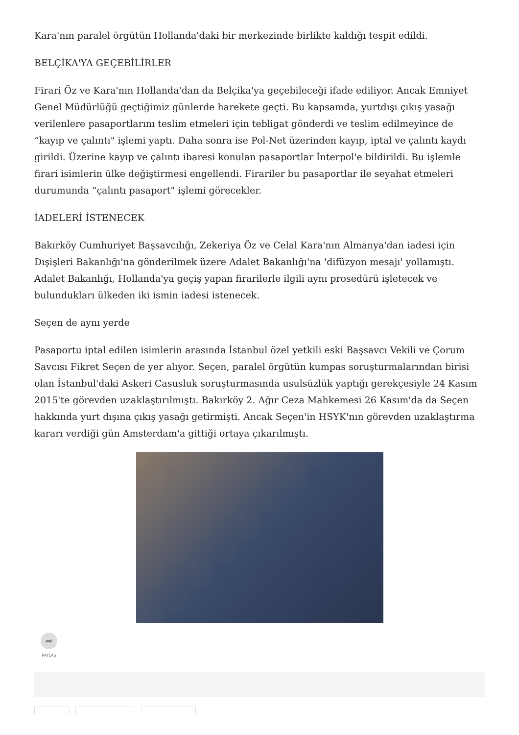Kara'nın paralel örgütün Hollanda'daki bir merkezinde birlikte kaldığı tespit edildi.
BELÇİKA'YA GEÇEBİLİRLER
Firari Öz ve Kara'nın Hollanda'dan da Belçika'ya geçebileceği ifade ediliyor. Ancak Emniyet Genel Müdürlüğü geçtiğimiz günlerde harekete geçti. Bu kapsamda, yurtdışı çıkış yasağı verilenlere pasaportlarını teslim etmeleri için tebligat gönderdi ve teslim edilmeyince de “kayıp ve çalıntı" işlemi yaptı. Daha sonra ise Pol-Net üzerinden kayıp, iptal ve çalıntı kaydı girildi. Üzerine kayıp ve çalıntı ibaresi konulan pasaportlar İnterpol'e bildirildi. Bu işlemle firari isimlerin ülke değiştirmesi engellendi. Firariler bu pasaportlar ile seyahat etmeleri durumunda “çalıntı pasaport" işlemi görecekler.
İADELERİ İSTENECEK
Bakırköy Cumhuriyet Başsavcılığı, Zekeriya Öz ve Celal Kara'nın Almanya'dan iadesi için Dışişleri Bakanlığı'na gönderilmek üzere Adalet Bakanlığı'na 'difüzyon mesajı' yollamıştı. Adalet Bakanlığı, Hollanda'ya geçiş yapan firarilerle ilgili aynı prosedürü işletecek ve bulundukları ülkeden iki ismin iadesi istenecek.
Seçen de aynı yerde
Pasaportu iptal edilen isimlerin arasında İstanbul özel yetkili eski Başsavcı Vekili ve Çorum Savcısı Fikret Seçen de yer alıyor. Seçen, paralel örgütün kumpas soruşturmalarından birisi olan İstanbul'daki Askeri Casusluk soruşturmasında usulsüzlük yaptığı gerekçesiyle 24 Kasım 2015'te görevden uzaklaştırılmıştı. Bakırköy 2. Ağır Ceza Mahkemesi 26 Kasım'da da Seçen hakkında yurt dışına çıkış yasağı getirmişti. Ancak Seçen'in HSYK'nın görevden uzaklaştırma kararı verdiği gün Amsterdam'a gittiği ortaya çıkarılmıştı.
➦
PAYLAŞ